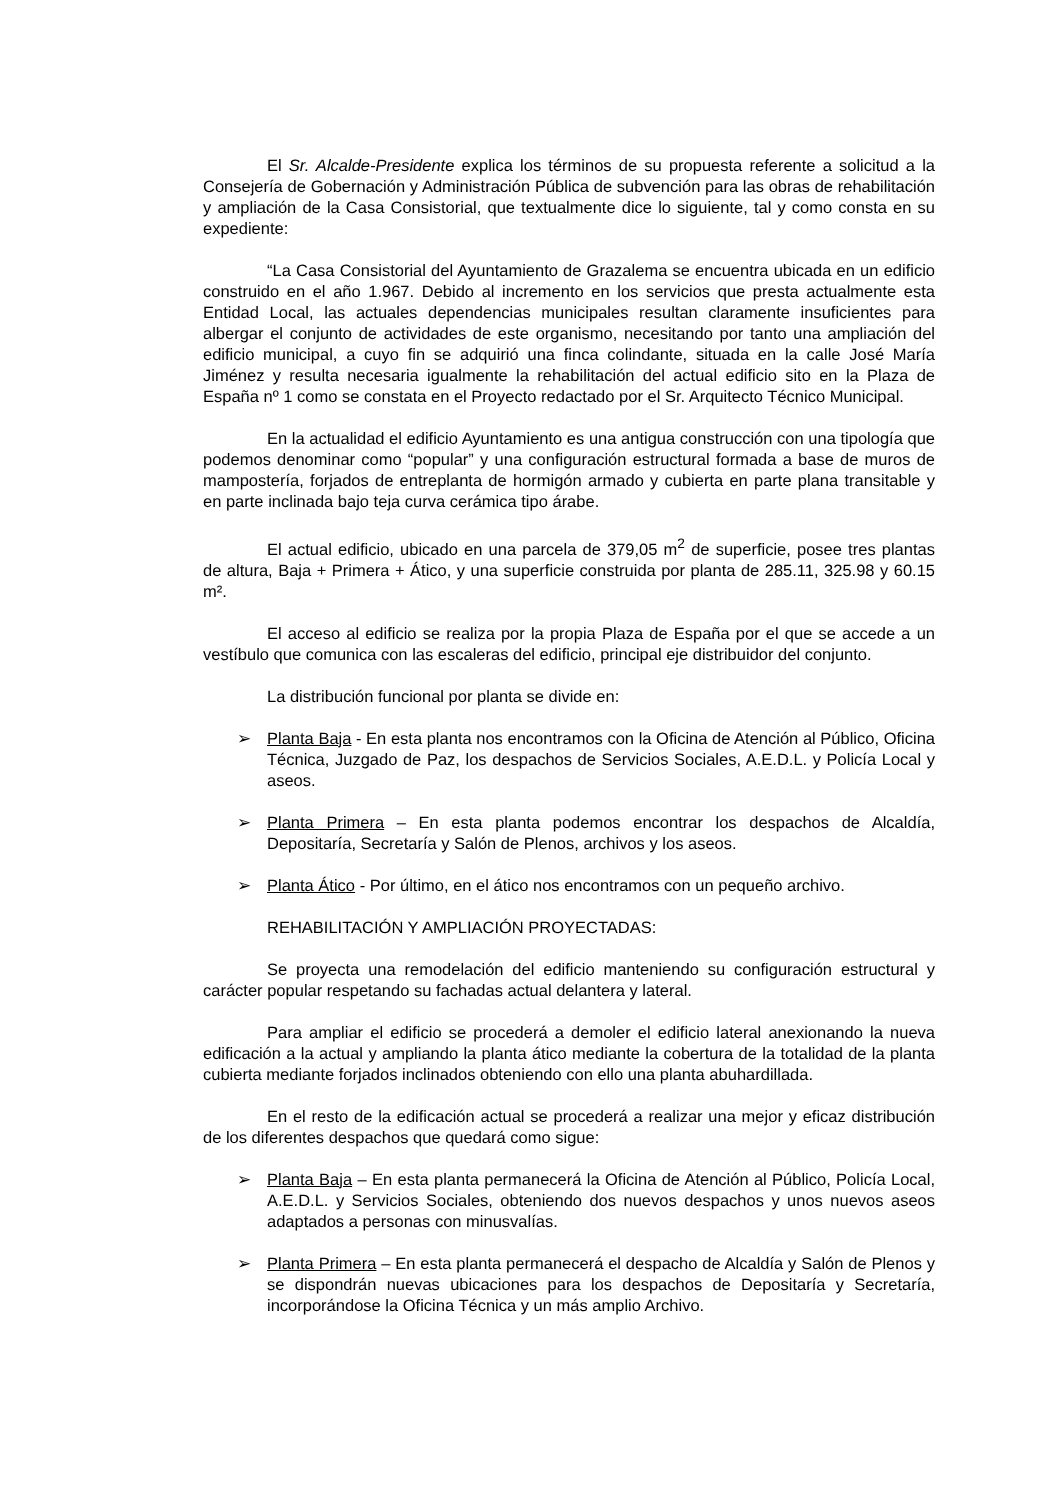El Sr. Alcalde-Presidente explica los términos de su propuesta referente a solicitud a la Consejería de Gobernación y Administración Pública de subvención para las obras de rehabilitación y ampliación de la Casa Consistorial, que textualmente dice lo siguiente, tal y como consta en su expediente:
“La Casa Consistorial del Ayuntamiento de Grazalema se encuentra ubicada en un edificio construido en el año 1.967. Debido al incremento en los servicios que presta actualmente esta Entidad Local, las actuales dependencias municipales resultan claramente insuficientes para albergar el conjunto de actividades de este organismo, necesitando por tanto una ampliación del edificio municipal, a cuyo fin se adquirió una finca colindante, situada en la calle José María Jiménez y resulta necesaria igualmente la rehabilitación del actual edificio sito en la Plaza de España nº 1 como se constata en el Proyecto redactado por el Sr. Arquitecto Técnico Municipal.
En la actualidad el edificio Ayuntamiento es una antigua construcción con una tipología que podemos denominar como “popular” y una configuración estructural formada a base de muros de mampostería, forjados de entreplanta de hormigón armado y cubierta en parte plana transitable y en parte inclinada bajo teja curva cerámica tipo árabe.
El actual edificio, ubicado en una parcela de 379,05 m<sup>2</sup> de superficie, posee tres plantas de altura, Baja + Primera + Ático, y una superficie construida por planta de 285.11, 325.98 y 60.15 m².
El acceso al edificio se realiza por la propia Plaza de España por el que se accede a un vestíbulo que comunica con las escaleras del edificio, principal eje distribuidor del conjunto.
La distribución funcional por planta se divide en:
➢ Planta Baja - En esta planta nos encontramos con la Oficina de Atención al Público, Oficina Técnica, Juzgado de Paz, los despachos de Servicios Sociales, A.E.D.L. y Policía Local y aseos.
➢ Planta Primera – En esta planta podemos encontrar los despachos de Alcaldía, Depositaría, Secretaría y Salón de Plenos, archivos y los aseos.
➢ Planta Ático - Por último, en el ático nos encontramos con un pequeño archivo.
REHABILITACIÓN Y AMPLIACIÓN PROYECTADAS:
Se proyecta una remodelación del edificio manteniendo su configuración estructural y carácter popular respetando su fachadas actual delantera y lateral.
Para ampliar el edificio se procederá a demoler el edificio lateral anexionando la nueva edificación a la actual y ampliando la planta ático mediante la cobertura de la totalidad de la planta cubierta mediante forjados inclinados obteniendo con ello una planta abuhardillada.
En el resto de la edificación actual se procederá a realizar una mejor y eficaz distribución de los diferentes despachos que quedará como sigue:
➢ Planta Baja – En esta planta permanecerá la Oficina de Atención al Público, Policía Local, A.E.D.L. y Servicios Sociales, obteniendo dos nuevos despachos y unos nuevos aseos adaptados a personas con minusvalías.
➢ Planta Primera – En esta planta permanecerá el despacho de Alcaldía y Salón de Plenos y se dispondrán nuevas ubicaciones para los despachos de Depositaría y Secretaría, incorporándose la Oficina Técnica y un más amplio Archivo.